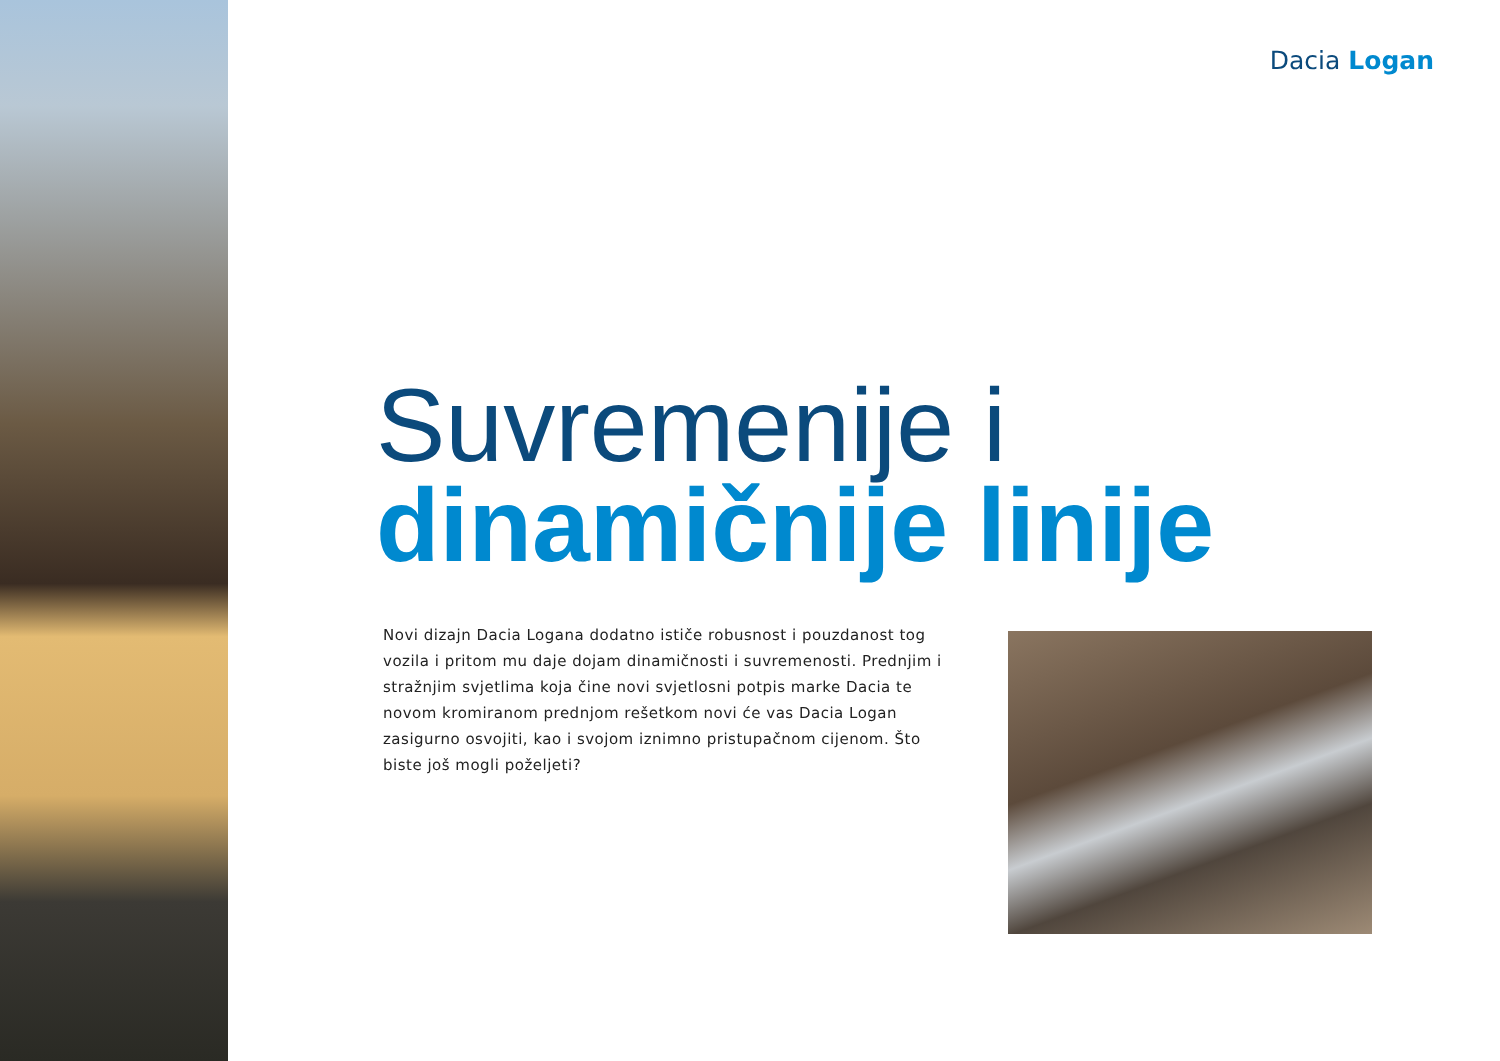Dacia Logan
Suvremenije i
dinamičnije linije
Novi dizajn Dacia Logana dodatno ističe robusnost i pouzdanost tog vozila i pritom mu daje dojam dinamičnosti i suvremenosti. Prednjim i stražnjim svjetlima koja čine novi svjetlosni potpis marke Dacia te novom kromiranom prednjom rešetkom novi će vas Dacia Logan zasigurno osvojiti, kao i svojom iznimno pristupačnom cijenom. Što biste još mogli poželjeti?